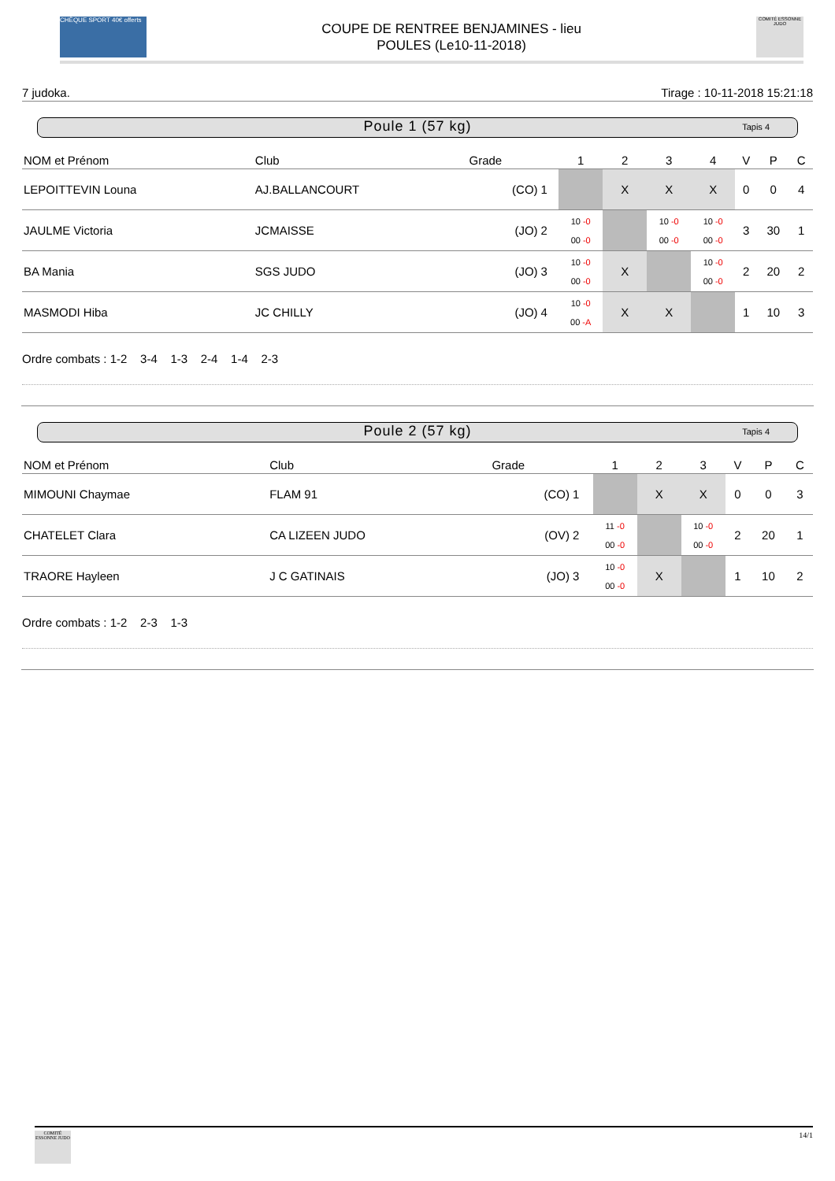CHÈQUE SPORT 40€ offerts
COUPE DE RENTREE BENJAMINES - lieu
POULES (Le10-11-2018)
COMITÉ ESSONNE JUDO
7 judoka. Tirage : 10-11-2018 15:21:18
Poule 1 (57 kg) Tapis 4
| NOM et Prénom | Club | Grade | | 1 | 2 | 3 | 4 | V | P | C |
| --- | --- | --- | --- | --- | --- | --- | --- | --- | --- | --- |
| LEPOITTEVIN Louna | AJ.BALLANCOURT | (CO) | 1 | | X | X | X | 0 | 0 | 4 |
| JAULME Victoria | JCMAISSE | (JO) | 2 | 10 -0 00 -0 | | 10 -0 00 -0 | 10 -0 00 -0 | 3 | 30 | 1 |
| BA Mania | SGS JUDO | (JO) | 3 | 10 -0 00 -0 | X | | 10 -0 00 -0 | 2 | 20 | 2 |
| MASMODI Hiba | JC CHILLY | (JO) | 4 | 10 -0 00 -A | X | X | | 1 | 10 | 3 |
Ordre combats : 1-2 3-4 1-3 2-4 1-4 2-3
Poule 2 (57 kg) Tapis 4
| NOM et Prénom | Club | Grade | | 1 | 2 | 3 | V | P | C |
| --- | --- | --- | --- | --- | --- | --- | --- | --- | --- |
| MIMOUNI Chaymae | FLAM 91 | (CO) | 1 | | X | X | 0 | 0 | 3 |
| CHATELET Clara | CA LIZEEN JUDO | (OV) | 2 | 11 -0 00 -0 | | 10 -0 00 -0 | 2 | 20 | 1 |
| TRAORE Hayleen | J C GATINAIS | (JO) | 3 | 10 -0 00 -0 | X | | 1 | 10 | 2 |
Ordre combats : 1-2 2-3 1-3
COMITÉ ESSONNE JUDO
14/1